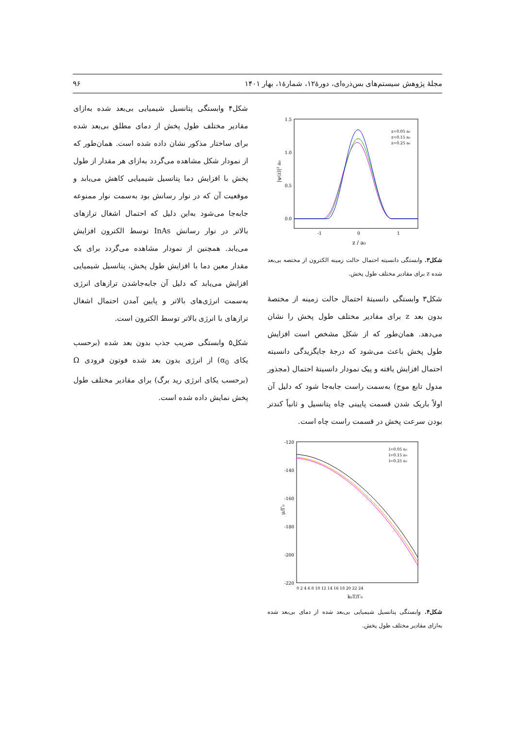مجلهٔ پژوهش سیستم‌های بس‌ذره‌ای، دورهٔ۱۲، شمارهٔ۱، بهار ۱۴۰۱ ۹۶
1.5
1.0
0.5
0.0
-1
0
1
z / a₀
|ψ(z)|² a₀
z=0.05 a₀
z=0.15 a₀
z=0.25 a₀
شکل۳. وابستگی دانسیته احتمال حالت زمینه الکترون از مختصه بی‌بعد شده z برای مقادیر مختلف طول پخش.
شکل۳ وابستگی دانسیتهٔ احتمال حالت زمینه از مختصهٔ بدون بعد z برای مقادیر مختلف طول پخش را نشان می‌دهد. همان‌طور که از شکل مشخص است افزایش طول پخش باعث می‌شود که درجهٔ جایگزیدگی دانسیته احتمال افزایش یافته و پیک نمودار دانسیتهٔ احتمال (مجذور مدول تابع موج) به‌سمت راست جابه‌جا شود که دلیل آن اولاً باریک شدن قسمت پایینی چاه پتانسیل و ثانیاً کندتر بودن سرعت پخش در قسمت راست چاه است.
-120
-140
-160
-180
-200
-220
0 2 4 6 8 10 12 14 16 18 20 22 24
k₀T/Γ₀
μ/Γ₀
l=0.05 a₀
l=0.15 a₀
l=0.25 a₀
شکل۴. وابستگی پتانسیل شیمیایی بی‌بعد شده از دمای بی‌بعد شده به‌ازای مقادیر مختلف طول پخش.
شکل۴ وابستگی پتانسیل شیمیایی بی‌بعد شده به‌ازای مقادیر مختلف طول پخش از دمای مطلق بی‌بعد شده برای ساختار مذکور نشان داده شده است. همان‌طور که از نمودار شکل مشاهده می‌گردد به‌ازای هر مقدار از طول پخش با افزایش دما پتانسیل شیمیایی کاهش می‌یابد و موقعیت آن که در نوار رسانش بود به‌سمت نوار ممنوعه جابه‌جا می‌شود به‌این دلیل که احتمال اشغال ترازهای بالاتر در نوار رسانش InAs توسط الکترون افزایش می‌یابد. همچنین از نمودار مشاهده می‌گردد برای یک مقدار معین دما با افزایش طول پخش، پتانسیل شیمیایی افزایش می‌یابد که دلیل آن جابه‌جاشدن ترازهای انرژی به‌سمت انرژی‌های بالاتر و پایین آمدن احتمال اشغال ترازهای با انرژی بالاتر توسط الکترون است.
شکل۵ وابستگی ضریب جذب بدون بعد شده (برحسب یکای α<sub>0</sub>) از انرژی بدون بعد شده فوتون فرودی Ω (برحسب یکای انرژی رید برگ) برای مقادیر مختلف طول پخش نمایش داده شده است.